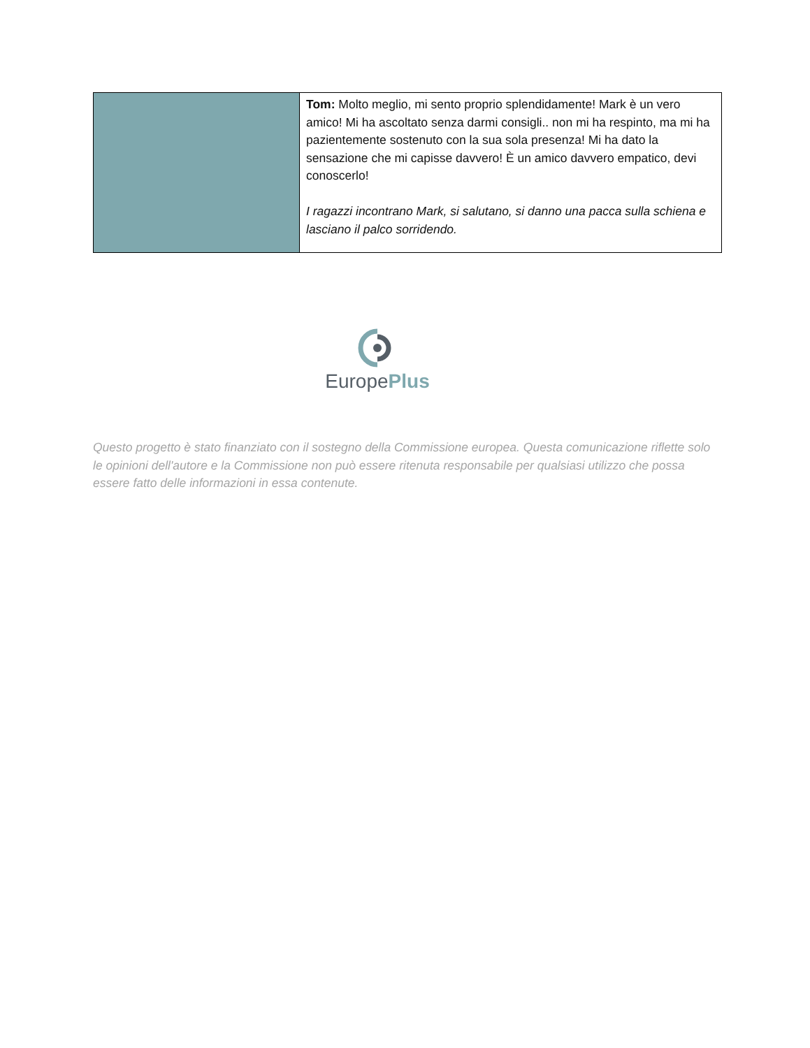| | Tom: Molto meglio, mi sento proprio splendidamente! Mark è un vero amico! Mi ha ascoltato senza darmi consigli.. non mi ha respinto, ma mi ha pazientemente sostenuto con la sua sola presenza! Mi ha dato la sensazione che mi capisse davvero! È un amico davvero empatico, devi conoscerlo! I ragazzi incontrano Mark, si salutano, si danno una pacca sulla schiena e lasciano il palco sorridendo. |
EuropePlus
Questo progetto è stato finanziato con il sostegno della Commissione europea. Questa comunicazione riflette solo le opinioni dell'autore e la Commissione non può essere ritenuta responsabile per qualsiasi utilizzo che possa essere fatto delle informazioni in essa contenute.